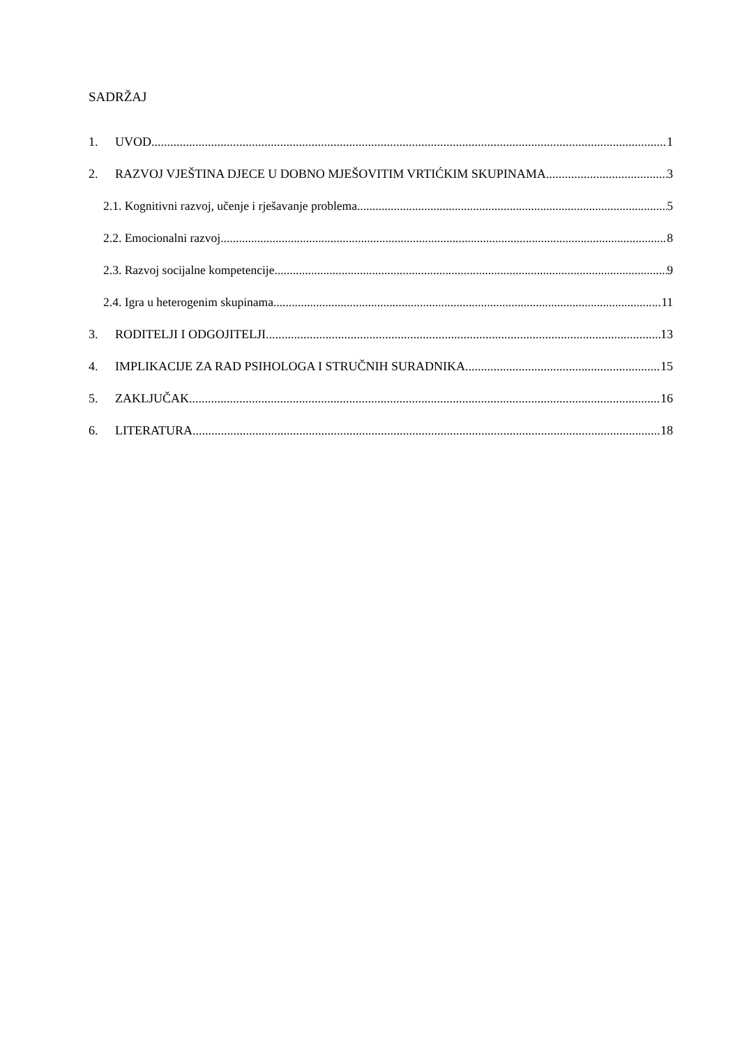SADRŽAJ
1. UVOD 1
2. RAZVOJ VJEŠTINA DJECE U DOBNO MJEŠOVITIM VRTIĆKIM SKUPINAMA 3
2.1. Kognitivni razvoj, učenje i rješavanje problema 5
2.2. Emocionalni razvoj 8
2.3. Razvoj socijalne kompetencije 9
2.4. Igra u heterogenim skupinama 11
3. RODITELJI I ODGOJITELJI 13
4. IMPLIKACIJE ZA RAD PSIHOLOGA I STRUČNIH SURADNIKA 15
5. ZAKLJUČAK 16
6. LITERATURA 18